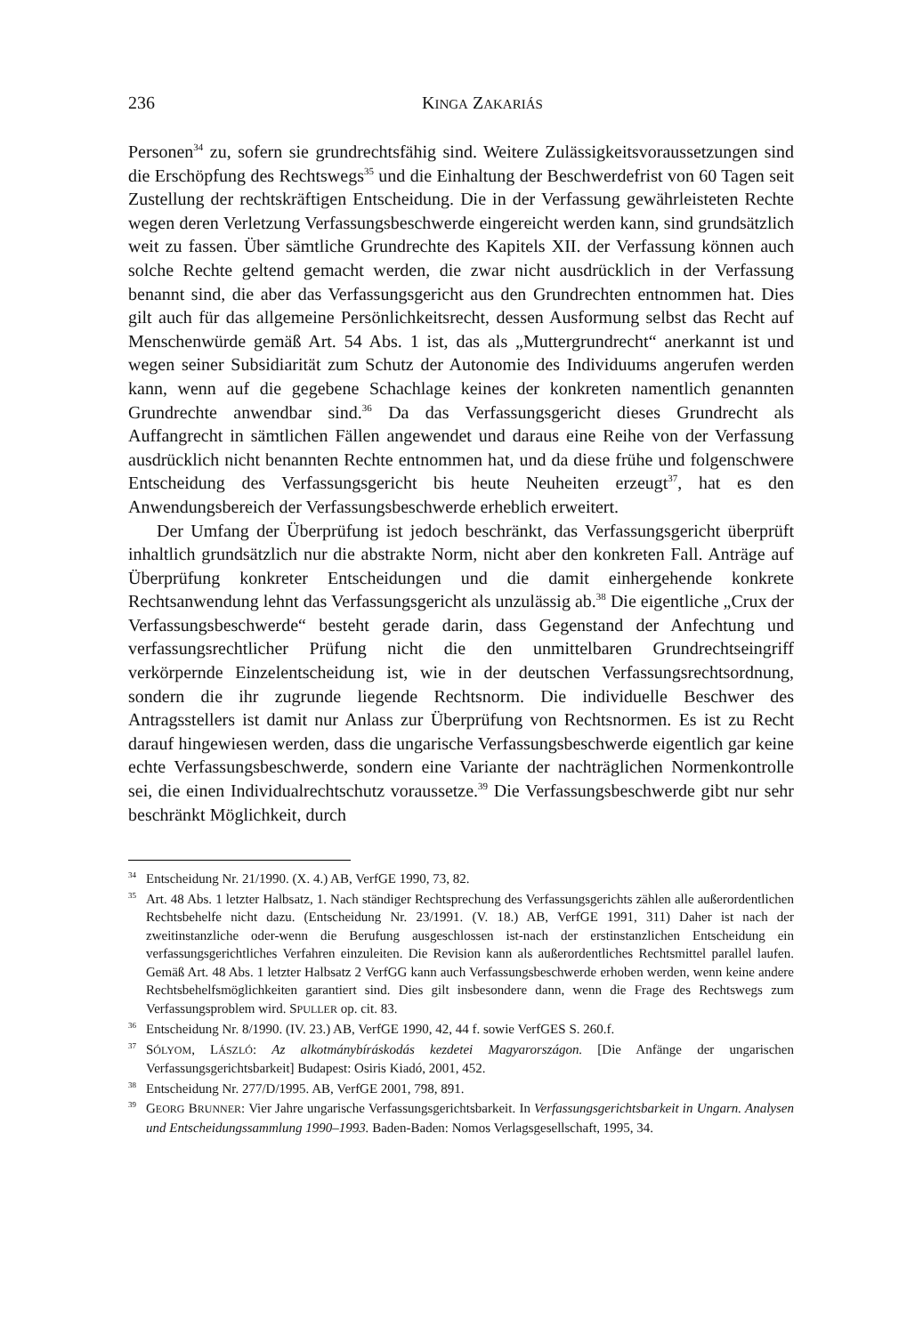236 KINGA ZAKARIÁS
Personen<sup>34</sup> zu, sofern sie grundrechtsfähig sind. Weitere Zulässigkeitsvoraussetzungen sind die Erschöpfung des Rechtswegs<sup>35</sup> und die Einhaltung der Beschwerdefrist von 60 Tagen seit Zustellung der rechtskräftigen Entscheidung. Die in der Verfassung gewährleisteten Rechte wegen deren Verletzung Verfassungsbeschwerde eingereicht werden kann, sind grundsätzlich weit zu fassen. Über sämtliche Grundrechte des Kapitels XII. der Verfassung können auch solche Rechte geltend gemacht werden, die zwar nicht ausdrücklich in der Verfassung benannt sind, die aber das Verfassungsgericht aus den Grundrechten entnommen hat. Dies gilt auch für das allgemeine Persönlichkeitsrecht, dessen Ausformung selbst das Recht auf Menschenwürde gemäß Art. 54 Abs. 1 ist, das als „Muttergrundrecht“ anerkannt ist und wegen seiner Subsidiarität zum Schutz der Autonomie des Individuums angerufen werden kann, wenn auf die gegebene Schachlage keines der konkreten namentlich genannten Grundrechte anwendbar sind.<sup>36</sup> Da das Verfassungsgericht dieses Grundrecht als Auffangrecht in sämtlichen Fällen angewendet und daraus eine Reihe von der Verfassung ausdrücklich nicht benannten Rechte entnommen hat, und da diese frühe und folgenschwere Entscheidung des Verfassungsgericht bis heute Neuheiten erzeugt<sup>37</sup>, hat es den Anwendungsbereich der Verfassungsbeschwerde erheblich erweitert.
Der Umfang der Überprüfung ist jedoch beschränkt, das Verfassungsgericht überprüft inhaltlich grundsätzlich nur die abstrakte Norm, nicht aber den konkreten Fall. Anträge auf Überprüfung konkreter Entscheidungen und die damit einhergehende konkrete Rechtsanwendung lehnt das Verfassungsgericht als unzulässig ab.<sup>38</sup> Die eigentliche „Crux der Verfassungsbeschwerde“ besteht gerade darin, dass Gegenstand der Anfechtung und verfassungsrechtlicher Prüfung nicht die den unmittelbaren Grundrechtseingriff verkörpernde Einzelentscheidung ist, wie in der deutschen Verfassungsrechtsordnung, sondern die ihr zugrunde liegende Rechtsnorm. Die individuelle Beschwer des Antragsstellers ist damit nur Anlass zur Überprüfung von Rechtsnormen. Es ist zu Recht darauf hingewiesen werden, dass die ungarische Verfassungsbeschwerde eigentlich gar keine echte Verfassungsbeschwerde, sondern eine Variante der nachträglichen Normenkontrolle sei, die einen Individualrechtschutz voraussetze.<sup>39</sup> Die Verfassungsbeschwerde gibt nur sehr beschränkt Möglichkeit, durch
<sup>34</sup> Entscheidung Nr. 21/1990. (X. 4.) AB, VerfGE 1990, 73, 82.
<sup>35</sup> Art. 48 Abs. 1 letzter Halbsatz, 1. Nach ständiger Rechtsprechung des Verfassungsgerichts zählen alle außerordentlichen Rechtsbehelfe nicht dazu. (Entscheidung Nr. 23/1991. (V. 18.) AB, VerfGE 1991, 311) Daher ist nach der zweitinstanzliche oder-wenn die Berufung ausgeschlossen ist-nach der erstinstanzlichen Entscheidung ein verfassungsgerichtliches Verfahren einzuleiten. Die Revision kann als außerordentliches Rechtsmittel parallel laufen. Gemäß Art. 48 Abs. 1 letzter Halbsatz 2 VerfGG kann auch Verfassungsbeschwerde erhoben werden, wenn keine andere Rechtsbehelfsmöglichkeiten garantiert sind. Dies gilt insbesondere dann, wenn die Frage des Rechtswegs zum Verfassungsproblem wird. SPULLER op. cit. 83.
<sup>36</sup> Entscheidung Nr. 8/1990. (IV. 23.) AB, VerfGE 1990, 42, 44 f. sowie VerfGES S. 260.f.
<sup>37</sup>SÓLYOM, LÁSZLÓ: Az alkotmánybíráskodás kezdetei Magyarországon. [Die Anfänge der ungarischen Verfassungsgerichtsbarkeit] Budapest: Osiris Kiadó, 2001, 452.
<sup>38</sup> Entscheidung Nr. 277/D/1995. AB, VerfGE 2001, 798, 891.
<sup>39</sup> GEORG BRUNNER: Vier Jahre ungarische Verfassungsgerichtsbarkeit. In Verfassungsgerichtsbarkeit in Ungarn. Analysen und Entscheidungssammlung 1990–1993. Baden-Baden: Nomos Verlagsgesellschaft, 1995, 34.